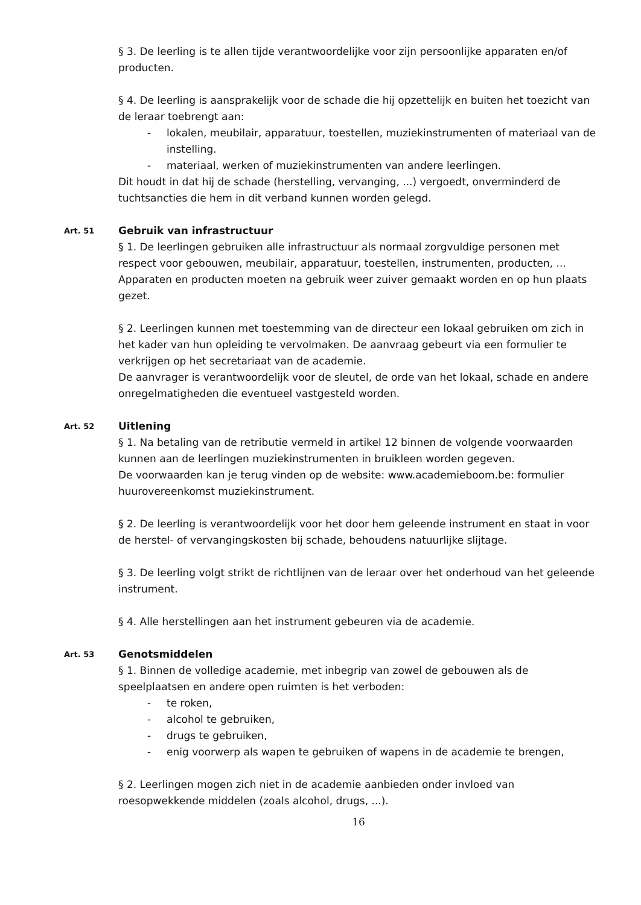§ 3. De leerling is te allen tijde verantwoordelijke voor zijn persoonlijke apparaten en/of producten.
§ 4. De leerling is aansprakelijk voor de schade die hij opzettelijk en buiten het toezicht van de leraar toebrengt aan:
- lokalen, meubilair, apparatuur, toestellen, muziekinstrumenten of materiaal van de instelling.
- materiaal, werken of muziekinstrumenten van andere leerlingen.
Dit houdt in dat hij de schade (herstelling, vervanging, ...) vergoedt, onverminderd de tuchtsancties die hem in dit verband kunnen worden gelegd.
Art. 51
Gebruik van infrastructuur
§ 1. De leerlingen gebruiken alle infrastructuur als normaal zorgvuldige personen met respect voor gebouwen, meubilair, apparatuur, toestellen, instrumenten, producten, ... Apparaten en producten moeten na gebruik weer zuiver gemaakt worden en op hun plaats gezet.
§ 2. Leerlingen kunnen met toestemming van de directeur een lokaal gebruiken om zich in het kader van hun opleiding te vervolmaken. De aanvraag gebeurt via een formulier te verkrijgen op het secretariaat van de academie.
De aanvrager is verantwoordelijk voor de sleutel, de orde van het lokaal, schade en andere onregelmatigheden die eventueel vastgesteld worden.
Art. 52
Uitlening
§ 1. Na betaling van de retributie vermeld in artikel 12 binnen de volgende voorwaarden kunnen aan de leerlingen muziekinstrumenten in bruikleen worden gegeven.
De voorwaarden kan je terug vinden op de website: www.academieboom.be: formulier huurovereenkomst muziekinstrument.
§ 2. De leerling is verantwoordelijk voor het door hem geleende instrument en staat in voor de herstel- of vervangingskosten bij schade, behoudens natuurlijke slijtage.
§ 3. De leerling volgt strikt de richtlijnen van de leraar over het onderhoud van het geleende instrument.
§ 4. Alle herstellingen aan het instrument gebeuren via de academie.
Art. 53
Genotsmiddelen
§ 1. Binnen de volledige academie, met inbegrip van zowel de gebouwen als de speelplaatsen en andere open ruimten is het verboden:
- te roken,
- alcohol te gebruiken,
- drugs te gebruiken,
- enig voorwerp als wapen te gebruiken of wapens in de academie te brengen,
§ 2. Leerlingen mogen zich niet in de academie aanbieden onder invloed van roesopwekkende middelen (zoals alcohol, drugs, ...).
16